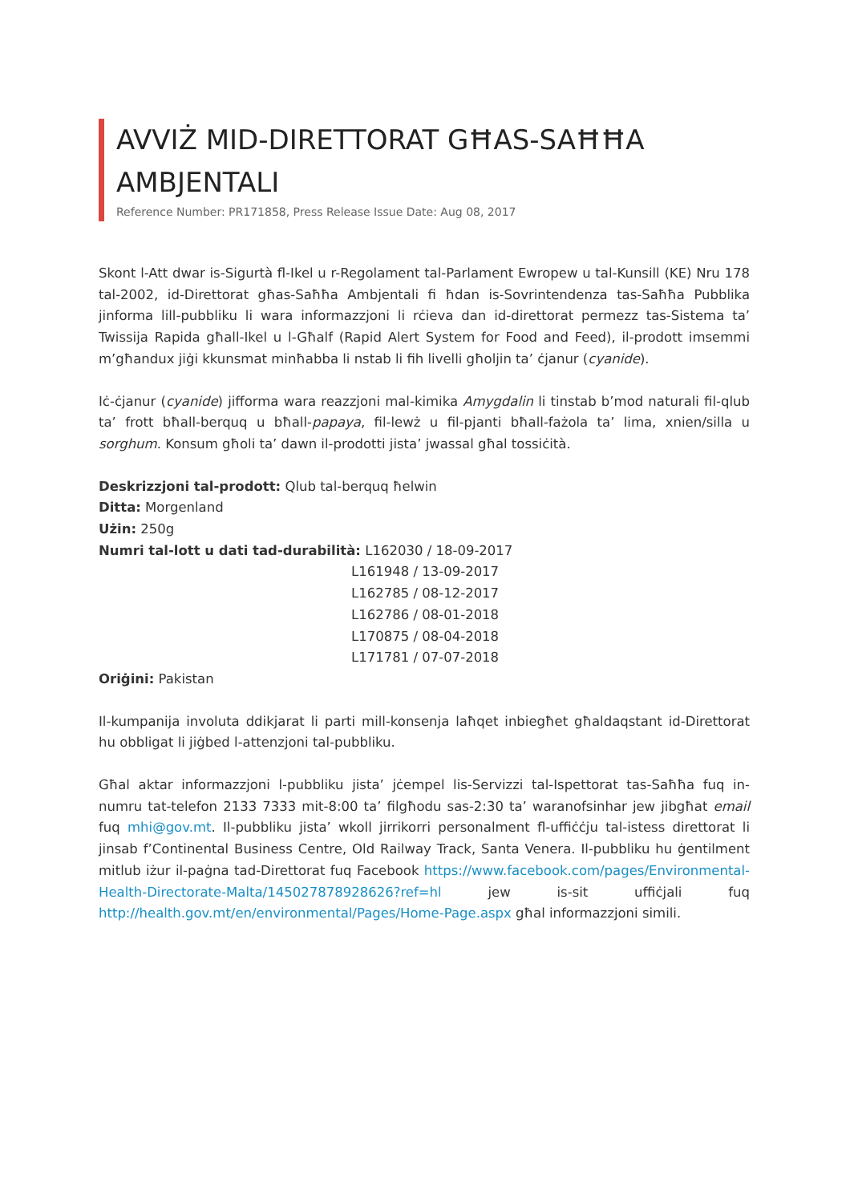AVVIŻ MID-DIRETTORAT GĦAS-SAĦĦA AMBJENTALI
Reference Number: PR171858, Press Release Issue Date: Aug 08, 2017
Skont l-Att dwar is-Sigurtà fl-Ikel u r-Regolament tal-Parlament Ewropew u tal-Kunsill (KE) Nru 178 tal-2002, id-Direttorat għas-Saħħa Ambjentali fi ħdan is-Sovrintendenza tas-Saħħa Pubblika jinforma lill-pubbliku li wara informazzjoni li rċieva dan id-direttorat permezz tas-Sistema ta’ Twissija Rapida għall-Ikel u l-Għalf (Rapid Alert System for Food and Feed), il-prodott imsemmi m’għandux jiġi kkunsmat minħabba li nstab li fih livelli għoljin ta’ ċjanur (cyanide).
Iċ-ċjanur (cyanide) jifforma wara reazzjoni mal-kimika Amygdalin li tinstab b’mod naturali fil-qlub ta’ frott bħall-berquq u bħall-papaya, fil-lewż u fil-pjanti bħall-fażola ta’ lima, xnien/silla u sorghum. Konsum għoli ta’ dawn il-prodotti jista’ jwassal għal tossiċità.
Deskrizzjoni tal-prodott: Qlub tal-berquq ħelwin
Ditta: Morgenland
Użin: 250g
Numri tal-lott u dati tad-durabilità: L162030 / 18-09-2017
L161948 / 13-09-2017
L162785 / 08-12-2017
L162786 / 08-01-2018
L170875 / 08-04-2018
L171781 / 07-07-2018
Oriġini: Pakistan
Il-kumpanija involuta ddikjarat li parti mill-konsenja laħqet inbiegħet għaldaqstant id-Direttorat hu obbligat li jiġbed l-attenzjoni tal-pubbliku.
Għal aktar informazzjoni l-pubbliku jista’ jċempel lis-Servizzi tal-Ispettorat tas-Saħħa fuq in-numru tat-telefon 2133 7333 mit-8:00 ta’ filgħodu sas-2:30 ta’ waranofsinhar jew jibgħat email fuq mhi@gov.mt. Il-pubbliku jista’ wkoll jirrikorri personalment fl-uffiċċju tal-istess direttorat li jinsab f’Continental Business Centre, Old Railway Track, Santa Venera. Il-pubbliku hu ġentilment mitlub iżur il-paġna tad-Direttorat fuq Facebook https://www.facebook.com/pages/Environmental-Health-Directorate-Malta/145027878928626?ref=hl jew is-sit uffiċjali fuq http://health.gov.mt/en/environmental/Pages/Home-Page.aspx għal informazzjoni simili.